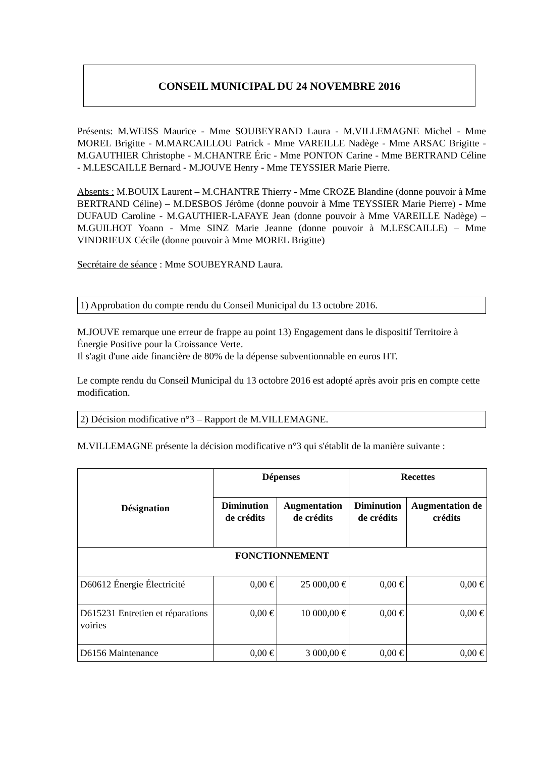CONSEIL MUNICIPAL DU 24 NOVEMBRE 2016
Présents: M.WEISS Maurice - Mme SOUBEYRAND Laura - M.VILLEMAGNE Michel - Mme MOREL Brigitte - M.MARCAILLOU Patrick - Mme VAREILLE Nadège - Mme ARSAC Brigitte - M.GAUTHIER Christophe - M.CHANTRE Éric - Mme PONTON Carine - Mme BERTRAND Céline - M.LESCAILLE Bernard - M.JOUVE Henry - Mme TEYSSIER Marie Pierre.
Absents : M.BOUIX Laurent – M.CHANTRE Thierry - Mme CROZE Blandine (donne pouvoir à Mme BERTRAND Céline) – M.DESBOS Jérôme (donne pouvoir à Mme TEYSSIER Marie Pierre) - Mme DUFAUD Caroline - M.GAUTHIER-LAFAYE Jean (donne pouvoir à Mme VAREILLE Nadège) – M.GUILHOT Yoann - Mme SINZ Marie Jeanne (donne pouvoir à M.LESCAILLE) – Mme VINDRIEUX Cécile (donne pouvoir à Mme MOREL Brigitte)
Secrétaire de séance : Mme SOUBEYRAND Laura.
1) Approbation du compte rendu du Conseil Municipal du 13 octobre 2016.
M.JOUVE remarque une erreur de frappe au point 13) Engagement dans le dispositif Territoire à Énergie Positive pour la Croissance Verte.
Il s'agit d'une aide financière de 80% de la dépense subventionnable en euros HT.
Le compte rendu du Conseil Municipal du 13 octobre 2016 est adopté après avoir pris en compte cette modification.
2) Décision modificative n°3 – Rapport de M.VILLEMAGNE.
M.VILLEMAGNE présente la décision modificative n°3 qui s'établit de la manière suivante :
| Désignation | Dépenses | | Recettes | |
| --- | --- | --- | --- | --- |
| | Diminution de crédits | Augmentation de crédits | Diminution de crédits | Augmentation de crédits |
| FONCTIONNEMENT | | | | |
| D60612 Énergie Électricité | 0,00 € | 25 000,00 € | 0,00 € | 0,00 € |
| D615231 Entretien et réparations voiries | 0,00 € | 10 000,00 € | 0,00 € | 0,00 € |
| D6156 Maintenance | 0,00 € | 3 000,00 € | 0,00 € | 0,00 € |